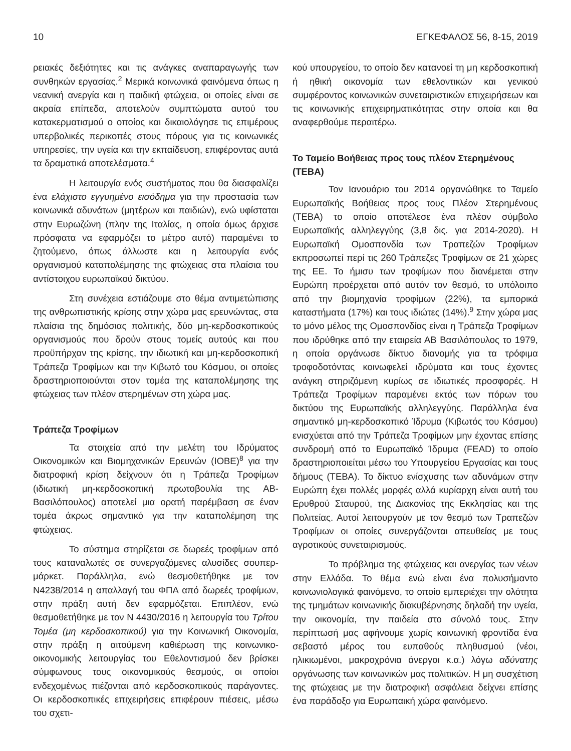10 ΕΓΚΕΦΑΛΟΣ 56, 8-15, 2019
ρειακές δεξιότητες και τις ανάγκες αναπαραγωγής των συνθηκών εργασίας.<sup>2</sup> Μερικά κοινωνικά φαινόμενα όπως η νεανική ανεργία και η παιδική φτώχεια, οι οποίες είναι σε ακραία επίπεδα, αποτελούν συμπτώματα αυτού του κατακερματισμού ο οποίος και δικαιολόγησε τις επιμέρους υπερβολικές περικοπές στους πόρους για τις κοινωνικές υπηρεσίες, την υγεία και την εκπαίδευση, επιφέροντας αυτά τα δραματικά αποτελέσματα.<sup>4</sup>
Η λειτουργία ενός συστήματος που θα διασφαλίζει ένα ελάχιστο εγγυημένο εισόδημα για την προστασία των κοινωνικά αδυνάτων (μητέρων και παιδιών), ενώ υφίσταται στην Ευρωζώνη (πλην της Ιταλίας, η οποία όμως άρχισε πρόσφατα να εφαρμόζει το μέτρο αυτό) παραμένει το ζητούμενο, όπως άλλωστε και η λειτουργία ενός οργανισμού καταπολέμησης της φτώχειας στα πλαίσια του αντίστοιχου ευρωπαϊκού δικτύου.
Στη συνέχεια εστιάζουμε στο θέμα αντιμετώπισης της ανθρωπιστικής κρίσης στην χώρα μας ερευνώντας, στα πλαίσια της δημόσιας πολιτικής, δύο μη-κερδοσκοπικούς οργανισμούς που δρούν στους τομείς αυτούς και που προϋπήρχαν της κρίσης, την ιδιωτική και μη-κερδοσκοπική Τράπεζα Τροφίμων και την Κιβωτό του Κόσμου, οι οποίες δραστηριοποιούνται στον τομέα της καταπολέμησης της φτώχειας των πλέον στερημένων στη χώρα μας.
Τράπεζα Τροφίμων
Τα στοιχεία από την μελέτη του Ιδρύματος Οικονομικών και Βιομηχανικών Ερευνών (ΙΟΒΕ)<sup>8</sup> για την διατροφική κρίση δείχνουν ότι η Τράπεζα Τροφίμων (ιδιωτική μη-κερδοσκοπική πρωτοβουλία της ΑΒ-Βασιλόπουλος) αποτελεί μια ορατή παρέμβαση σε έναν τομέα άκρως σημαντικό για την καταπολέμηση της φτώχειας.
Το σύστημα στηρίζεται σε δωρεές τροφίμων από τους καταναλωτές σε συνεργαζόμενες αλυσίδες σουπερ-μάρκετ. Παράλληλα, ενώ θεσμοθετήθηκε με τον Ν4238/2014 η απαλλαγή του ΦΠΑ από δωρεές τροφίμων, στην πράξη αυτή δεν εφαρμόζεται. Επιπλέον, ενώ θεσμοθετήθηκε με τον Ν 4430/2016 η λειτουργία του Τρίτου Τομέα (μη κερδοσκοπικού) για την Κοινωνική Οικονομία, στην πράξη η αιτούμενη καθιέρωση της κοινωνικο-οικονομικής λειτουργίας του Εθελοντισμού δεν βρίσκει σύμφωνους τους οικονομικούς θεσμούς, οι οποίοι ενδεχομένως πιέζονται από κερδοσκοπικούς παράγοντες. Οι κερδοσκοπικές επιχειρήσεις επιφέρουν πιέσεις, μέσω του σχετι-
κού υπουργείου, το οποίο δεν κατανοεί τη μη κερδοσκοπική ή ηθική οικονομία των εθελοντικών και γενικού συμφέροντος κοινωνικών συνεταιριστικών επιχειρήσεων και τις κοινωνικής επιχειρηματικότητας στην οποία και θα αναφερθούμε περαιτέρω.
Το Ταμείο Βοήθειας προς τους πλέον Στερημένους (ΤΕΒΑ)
Τον Ιανουάριο του 2014 οργανώθηκε το Ταμείο Ευρωπαϊκής Βοήθειας προς τους Πλέον Στερημένους (ΤΕΒΑ) το οποίο αποτέλεσε ένα πλέον σύμβολο Ευρωπαϊκής αλληλεγγύης (3,8 δις. για 2014-2020). Η Ευρωπαϊκή Ομοσπονδία των Τραπεζών Τροφίμων εκπροσωπεί περί τις 260 Τράπεζες Τροφίμων σε 21 χώρες της ΕΕ. Το ήμισυ των τροφίμων που διανέμεται στην Ευρώπη προέρχεται από αυτόν τον θεσμό, το υπόλοιπο από την βιομηχανία τροφίμων (22%), τα εμπορικά καταστήματα (17%) και τους ιδιώτες (14%).<sup>9</sup> Στην χώρα μας το μόνο μέλος της Ομοσπονδίας είναι η Τράπεζα Τροφίμων που ιδρύθηκε από την εταιρεία ΑΒ Βασιλόπουλος το 1979, η οποία οργάνωσε δίκτυο διανομής για τα τρόφιμα τροφοδοτόντας κοινωφελεί ιδρύματα και τους έχοντες ανάγκη στηριζόμενη κυρίως σε ιδιωτικές προσφορές. Η Τράπεζα Τροφίμων παραμένει εκτός των πόρων του δικτύου της Ευρωπαϊκής αλληλεγγύης. Παράλληλα ένα σημαντικό μη-κερδοσκοπικό Ίδρυμα (Κιβωτός του Κόσμου) ενισχύεται από την Τράπεζα Τροφίμων μην έχοντας επίσης συνδρομή από το Ευρωπαϊκό Ίδρυμα (FEAD) το οποίο δραστηριοποιείται μέσω του Υπουργείου Εργασίας και τους δήμους (ΤΕΒΑ). Το δίκτυο ενίσχυσης των αδυνάμων στην Ευρώπη έχει πολλές μορφές αλλά κυρίαρχη είναι αυτή του Ερυθρού Σταυρού, της Διακονίας της Εκκλησίας και της Πολιτείας. Αυτοί λειτουργούν με τον θεσμό των Τραπεζών Τροφίμων οι οποίες συνεργάζονται απευθείας με τους αγροτικούς συνεταιρισμούς.
Το πρόβλημα της φτώχειας και ανεργίας των νέων στην Ελλάδα. Το θέμα ενώ είναι ένα πολυσήμαντο κοινωνιολογικά φαινόμενο, το οποίο εμπεριέχει την ολότητα της τμημάτων κοινωνικής διακυβέρνησης δηλαδή την υγεία, την οικονομία, την παιδεία στο σύνολό τους. Στην περίπτωσή μας αφήνουμε χωρίς κοινωνική φροντίδα ένα σεβαστό μέρος του ευπαθούς πληθυσμού (νέοι, ηλικιωμένοι, μακροχρόνια άνεργοι κ.α.) λόγω αδύνατης οργάνωσης των κοινωνικών μας πολιτικών. Η μη συσχέτιση της φτώχειας με την διατροφική ασφάλεια δείχνει επίσης ένα παράδοξο για Ευρωπαική χώρα φαινόμενο.